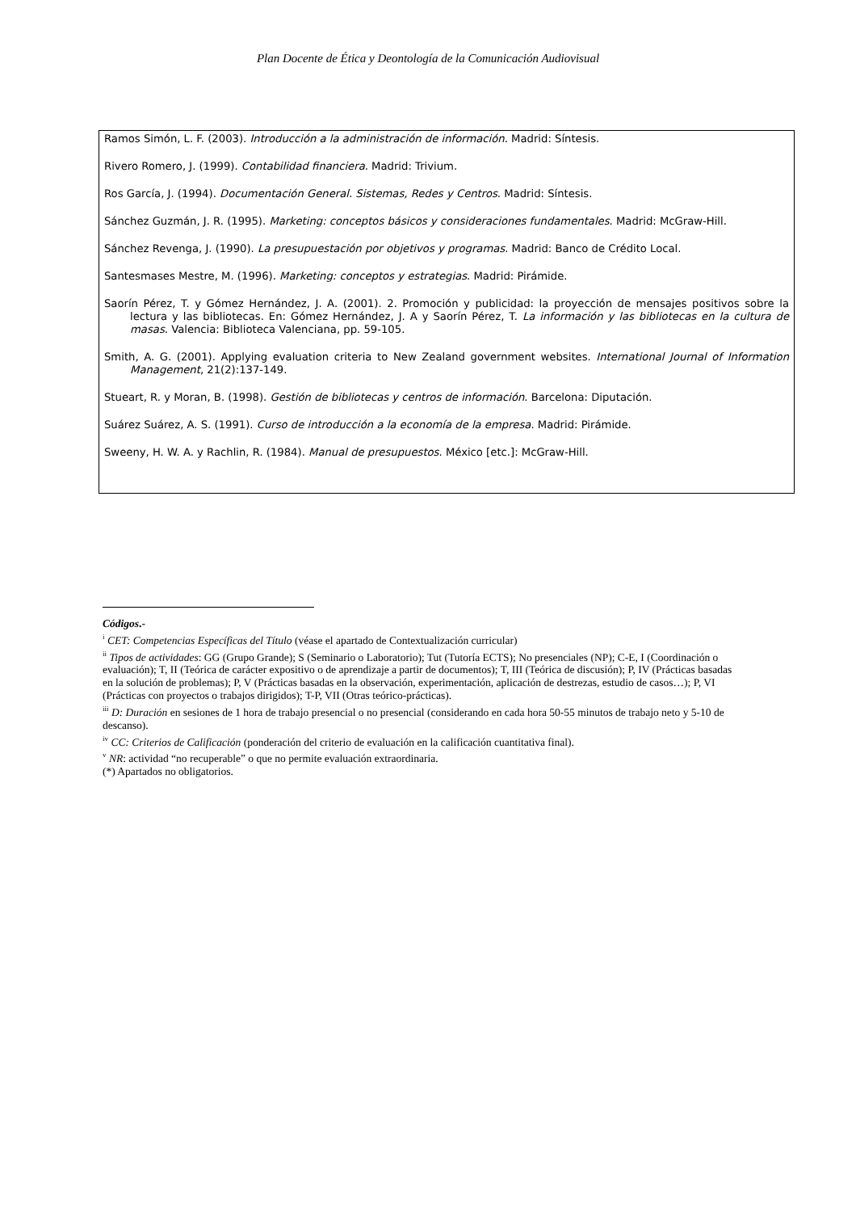Plan Docente de Ética y Deontología de la Comunicación Audiovisual
Ramos Simón, L. F. (2003). Introducción a la administración de información. Madrid: Síntesis.
Rivero Romero, J. (1999). Contabilidad financiera. Madrid: Trivium.
Ros García, J. (1994). Documentación General. Sistemas, Redes y Centros. Madrid: Síntesis.
Sánchez Guzmán, J. R. (1995). Marketing: conceptos básicos y consideraciones fundamentales. Madrid: McGraw-Hill.
Sánchez Revenga, J. (1990). La presupuestación por objetivos y programas. Madrid: Banco de Crédito Local.
Santesmases Mestre, M. (1996). Marketing: conceptos y estrategias. Madrid: Pirámide.
Saorín Pérez, T. y Gómez Hernández, J. A. (2001). 2. Promoción y publicidad: la proyección de mensajes positivos sobre la lectura y las bibliotecas. En: Gómez Hernández, J. A y Saorín Pérez, T. La información y las bibliotecas en la cultura de masas. Valencia: Biblioteca Valenciana, pp. 59-105.
Smith, A. G. (2001). Applying evaluation criteria to New Zealand government websites. International Journal of Information Management, 21(2):137-149.
Stueart, R. y Moran, B. (1998). Gestión de bibliotecas y centros de información. Barcelona: Diputación.
Suárez Suárez, A. S. (1991). Curso de introducción a la economía de la empresa. Madrid: Pirámide.
Sweeny, H. W. A. y Rachlin, R. (1984). Manual de presupuestos. México [etc.]: McGraw-Hill.
Códigos.-
<sup>i</sup> CET: Competencias Específicas del Título (véase el apartado de Contextualización curricular)
<sup>ii</sup> Tipos de actividades: GG (Grupo Grande); S (Seminario o Laboratorio); Tut (Tutoría ECTS); No presenciales (NP); C-E, I (Coordinación o evaluación); T, II (Teórica de carácter expositivo o de aprendizaje a partir de documentos); T, III (Teórica de discusión); P, IV (Prácticas basadas en la solución de problemas); P, V (Prácticas basadas en la observación, experimentación, aplicación de destrezas, estudio de casos…); P, VI (Prácticas con proyectos o trabajos dirigidos); T-P, VII (Otras teórico-prácticas).
<sup>iii</sup> D: Duración en sesiones de 1 hora de trabajo presencial o no presencial (considerando en cada hora 50-55 minutos de trabajo neto y 5-10 de descanso).
<sup>iv</sup> CC: Criterios de Calificación (ponderación del criterio de evaluación en la calificación cuantitativa final).
<sup>v</sup> NR: actividad “no recuperable” o que no permite evaluación extraordinaria.
(*) Apartados no obligatorios.